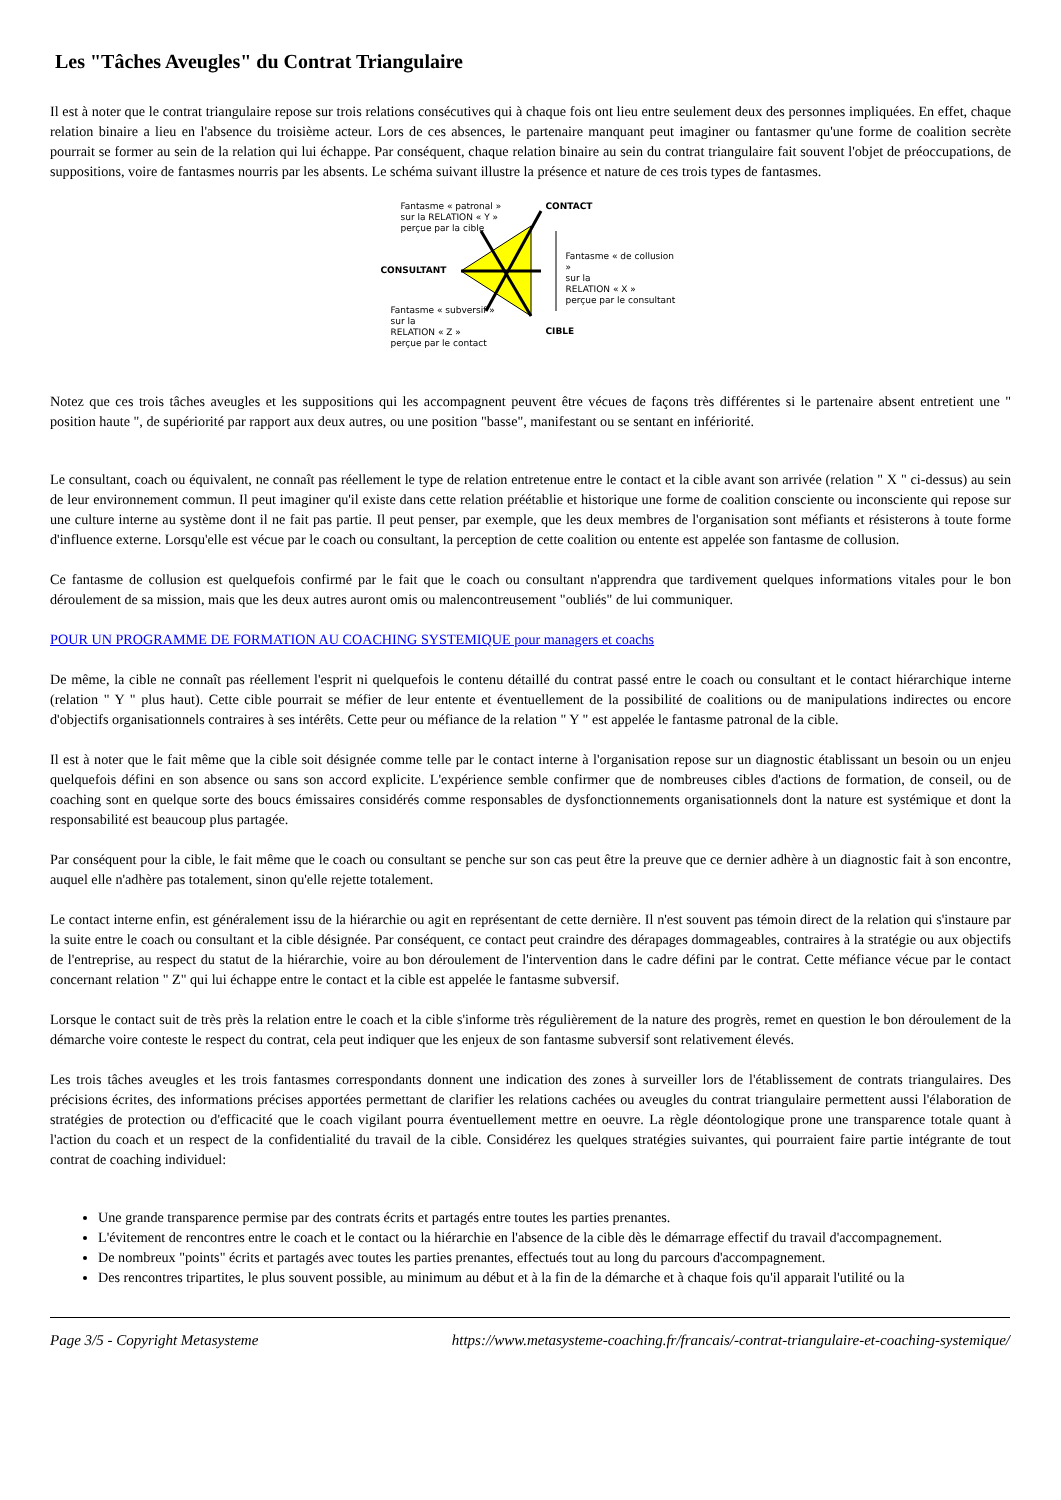Les "Tâches Aveugles" du Contrat Triangulaire
Il est à noter que le contrat triangulaire repose sur trois relations consécutives qui à chaque fois ont lieu entre seulement deux des personnes impliquées. En effet, chaque relation binaire a lieu en l'absence du troisième acteur. Lors de ces absences, le partenaire manquant peut imaginer ou fantasmer qu'une forme de coalition secrète pourrait se former au sein de la relation qui lui échappe. Par conséquent, chaque relation binaire au sein du contrat triangulaire fait souvent l'objet de préoccupations, de suppositions, voire de fantasmes nourris par les absents. Le schéma suivant illustre la présence et nature de ces trois types de fantasmes.
Fantasme « patronal »
sur la RELATION « Y »
perçue par la cible
CONTACT
CONSULTANT
Fantasme « de collusion »
sur la
RELATION « X »
perçue par le consultant
Fantasme « subversif »
sur la
RELATION « Z »
perçue par le contact
CIBLE
Notez que ces trois tâches aveugles et les suppositions qui les accompagnent peuvent être vécues de façons très différentes si le partenaire absent entretient une " position haute ", de supériorité par rapport aux deux autres, ou une position "basse", manifestant ou se sentant en infériorité.
Le consultant, coach ou équivalent, ne connaît pas réellement le type de relation entretenue entre le contact et la cible avant son arrivée (relation " X " ci-dessus) au sein de leur environnement commun. Il peut imaginer qu'il existe dans cette relation préétablie et historique une forme de coalition consciente ou inconsciente qui repose sur une culture interne au système dont il ne fait pas partie. Il peut penser, par exemple, que les deux membres de l'organisation sont méfiants et résisterons à toute forme d'influence externe. Lorsqu'elle est vécue par le coach ou consultant, la perception de cette coalition ou entente est appelée son fantasme de collusion.
Ce fantasme de collusion est quelquefois confirmé par le fait que le coach ou consultant n'apprendra que tardivement quelques informations vitales pour le bon déroulement de sa mission, mais que les deux autres auront omis ou malencontreusement "oubliés" de lui communiquer.
POUR UN PROGRAMME DE FORMATION AU COACHING SYSTEMIQUE pour managers et coachs
De même, la cible ne connaît pas réellement l'esprit ni quelquefois le contenu détaillé du contrat passé entre le coach ou consultant et le contact hiérarchique interne (relation " Y " plus haut). Cette cible pourrait se méfier de leur entente et éventuellement de la possibilité de coalitions ou de manipulations indirectes ou encore d'objectifs organisationnels contraires à ses intérêts. Cette peur ou méfiance de la relation " Y " est appelée le fantasme patronal de la cible.
Il est à noter que le fait même que la cible soit désignée comme telle par le contact interne à l'organisation repose sur un diagnostic établissant un besoin ou un enjeu quelquefois défini en son absence ou sans son accord explicite. L'expérience semble confirmer que de nombreuses cibles d'actions de formation, de conseil, ou de coaching sont en quelque sorte des boucs émissaires considérés comme responsables de dysfonctionnements organisationnels dont la nature est systémique et dont la responsabilité est beaucoup plus partagée.
Par conséquent pour la cible, le fait même que le coach ou consultant se penche sur son cas peut être la preuve que ce dernier adhère à un diagnostic fait à son encontre, auquel elle n'adhère pas totalement, sinon qu'elle rejette totalement.
Le contact interne enfin, est généralement issu de la hiérarchie ou agit en représentant de cette dernière. Il n'est souvent pas témoin direct de la relation qui s'instaure par la suite entre le coach ou consultant et la cible désignée. Par conséquent, ce contact peut craindre des dérapages dommageables, contraires à la stratégie ou aux objectifs de l'entreprise, au respect du statut de la hiérarchie, voire au bon déroulement de l'intervention dans le cadre défini par le contrat. Cette méfiance vécue par le contact concernant relation " Z" qui lui échappe entre le contact et la cible est appelée le fantasme subversif.
Lorsque le contact suit de très près la relation entre le coach et la cible s'informe très régulièrement de la nature des progrès, remet en question le bon déroulement de la démarche voire conteste le respect du contrat, cela peut indiquer que les enjeux de son fantasme subversif sont relativement élevés.
Les trois tâches aveugles et les trois fantasmes correspondants donnent une indication des zones à surveiller lors de l'établissement de contrats triangulaires. Des précisions écrites, des informations précises apportées permettant de clarifier les relations cachées ou aveugles du contrat triangulaire permettent aussi l'élaboration de stratégies de protection ou d'efficacité que le coach vigilant pourra éventuellement mettre en oeuvre. La règle déontologique prone une transparence totale quant à l'action du coach et un respect de la confidentialité du travail de la cible. Considérez les quelques stratégies suivantes, qui pourraient faire partie intégrante de tout contrat de coaching individuel:
Une grande transparence permise par des contrats écrits et partagés entre toutes les parties prenantes.
L'évitement de rencontres entre le coach et le contact ou la hiérarchie en l'absence de la cible dès le démarrage effectif du travail d'accompagnement.
De nombreux "points" écrits et partagés avec toutes les parties prenantes, effectués tout au long du parcours d'accompagnement.
Des rencontres tripartites, le plus souvent possible, au minimum au début et à la fin de la démarche et à chaque fois qu'il apparait l'utilité ou la
Page 3/5 - Copyright Metasysteme https://www.metasysteme-coaching.fr/francais/-contrat-triangulaire-et-coaching-systemique/